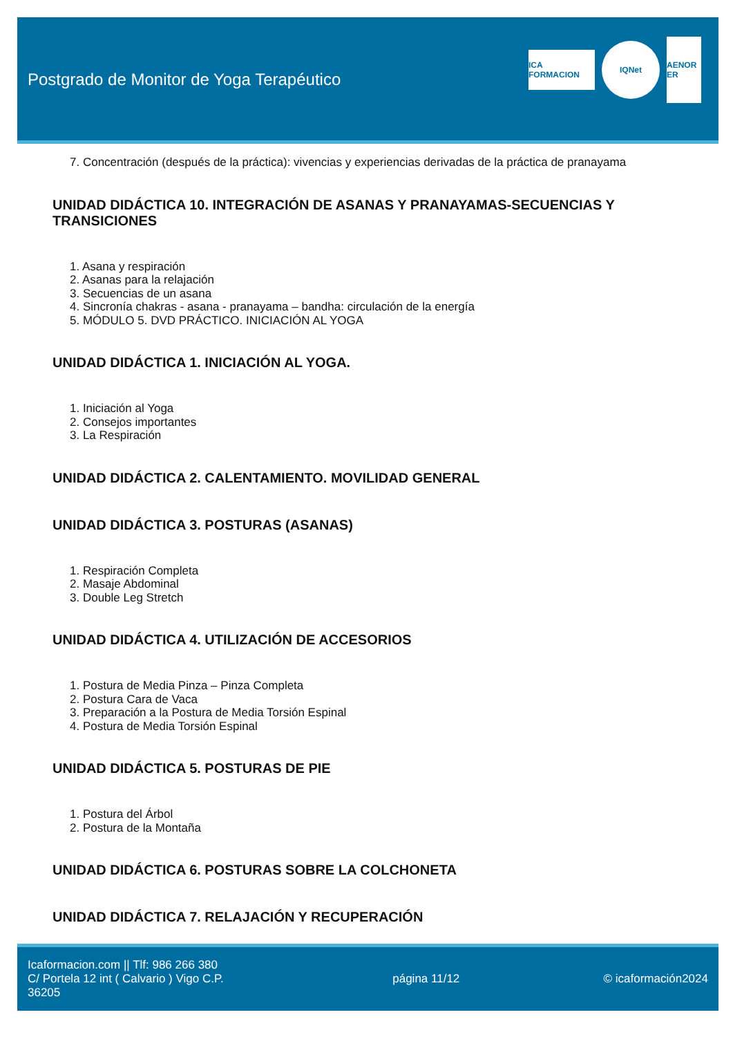Postgrado de Monitor de Yoga Terapéutico
ICA FORMACION
IQNet
AENOR ER
7. Concentración (después de la práctica): vivencias y experiencias derivadas de la práctica de pranayama
UNIDAD DIDÁCTICA 10. INTEGRACIÓN DE ASANAS Y PRANAYAMAS-SECUENCIAS Y TRANSICIONES
1. Asana y respiración
2. Asanas para la relajación
3. Secuencias de un asana
4. Sincronía chakras - asana - pranayama – bandha: circulación de la energía
5. MÓDULO 5. DVD PRÁCTICO. INICIACIÓN AL YOGA
UNIDAD DIDÁCTICA 1. INICIACIÓN AL YOGA.
1. Iniciación al Yoga
2. Consejos importantes
3. La Respiración
UNIDAD DIDÁCTICA 2. CALENTAMIENTO. MOVILIDAD GENERAL
UNIDAD DIDÁCTICA 3. POSTURAS (ASANAS)
1. Respiración Completa
2. Masaje Abdominal
3. Double Leg Stretch
UNIDAD DIDÁCTICA 4. UTILIZACIÓN DE ACCESORIOS
1. Postura de Media Pinza – Pinza Completa
2. Postura Cara de Vaca
3. Preparación a la Postura de Media Torsión Espinal
4. Postura de Media Torsión Espinal
UNIDAD DIDÁCTICA 5. POSTURAS DE PIE
1. Postura del Árbol
2. Postura de la Montaña
UNIDAD DIDÁCTICA 6. POSTURAS SOBRE LA COLCHONETA
UNIDAD DIDÁCTICA 7. RELAJACIÓN Y RECUPERACIÓN
Icaformacion.com || Tlf: 986 266 380
C/ Portela 12 int ( Calvario ) Vigo C.P. 36205
página 11/12 © icaformación2024